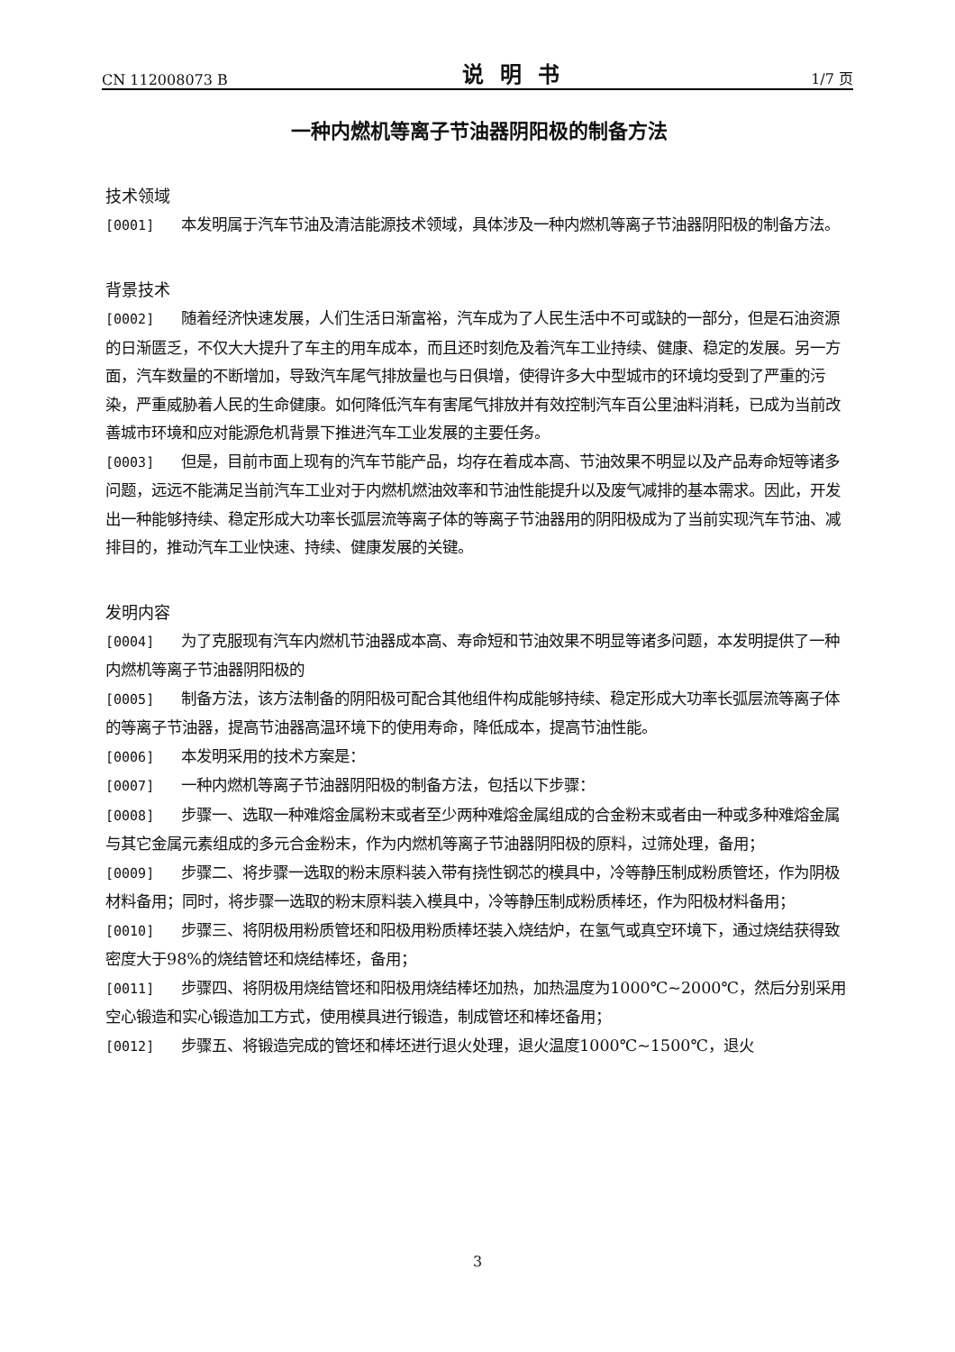CN 112008073 B 说明书 1/7 页
一种内燃机等离子节油器阴阳极的制备方法
技术领域
[0001] 本发明属于汽车节油及清洁能源技术领域，具体涉及一种内燃机等离子节油器阴阳极的制备方法。
背景技术
[0002] 随着经济快速发展，人们生活日渐富裕，汽车成为了人民生活中不可或缺的一部分，但是石油资源的日渐匮乏，不仅大大提升了车主的用车成本，而且还时刻危及着汽车工业持续、健康、稳定的发展。另一方面，汽车数量的不断增加，导致汽车尾气排放量也与日俱增，使得许多大中型城市的环境均受到了严重的污染，严重威胁着人民的生命健康。如何降低汽车有害尾气排放并有效控制汽车百公里油料消耗，已成为当前改善城市环境和应对能源危机背景下推进汽车工业发展的主要任务。
[0003] 但是，目前市面上现有的汽车节能产品，均存在着成本高、节油效果不明显以及产品寿命短等诸多问题，远远不能满足当前汽车工业对于内燃机燃油效率和节油性能提升以及废气减排的基本需求。因此，开发出一种能够持续、稳定形成大功率长弧层流等离子体的等离子节油器用的阴阳极成为了当前实现汽车节油、减排目的，推动汽车工业快速、持续、健康发展的关键。
发明内容
[0004] 为了克服现有汽车内燃机节油器成本高、寿命短和节油效果不明显等诸多问题，本发明提供了一种内燃机等离子节油器阴阳极的
[0005] 制备方法，该方法制备的阴阳极可配合其他组件构成能够持续、稳定形成大功率长弧层流等离子体的等离子节油器，提高节油器高温环境下的使用寿命，降低成本，提高节油性能。
[0006] 本发明采用的技术方案是：
[0007] 一种内燃机等离子节油器阴阳极的制备方法，包括以下步骤：
[0008] 步骤一、选取一种难熔金属粉末或者至少两种难熔金属组成的合金粉末或者由一种或多种难熔金属与其它金属元素组成的多元合金粉末，作为内燃机等离子节油器阴阳极的原料，过筛处理，备用；
[0009] 步骤二、将步骤一选取的粉末原料装入带有挠性钢芯的模具中，冷等静压制成粉质管坯，作为阴极材料备用；同时，将步骤一选取的粉末原料装入模具中，冷等静压制成粉质棒坯，作为阳极材料备用；
[0010] 步骤三、将阴极用粉质管坯和阳极用粉质棒坯装入烧结炉，在氢气或真空环境下，通过烧结获得致密度大于98%的烧结管坯和烧结棒坯，备用；
[0011] 步骤四、将阴极用烧结管坯和阳极用烧结棒坯加热，加热温度为1000℃~2000℃，然后分别采用空心锻造和实心锻造加工方式，使用模具进行锻造，制成管坯和棒坯备用；
[0012] 步骤五、将锻造完成的管坯和棒坯进行退火处理，退火温度1000℃~1500℃，退火
3